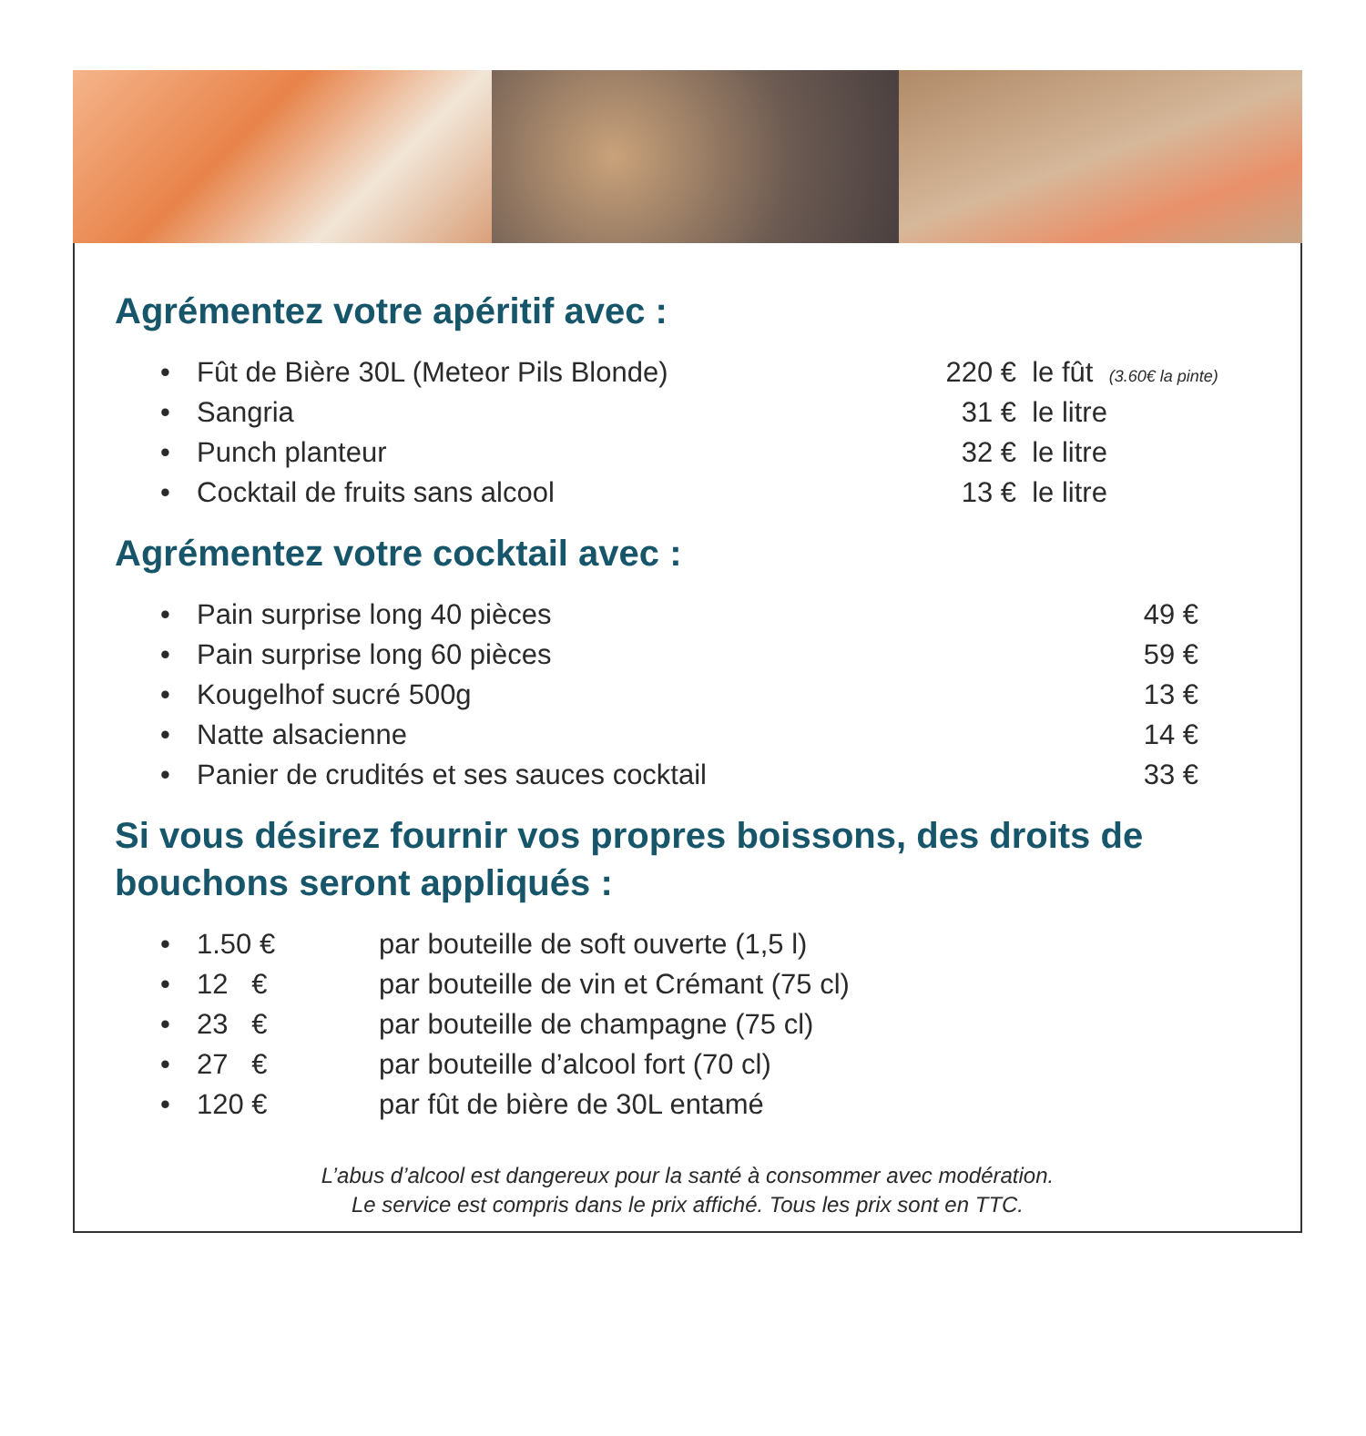Agrémentez votre apéritif avec :
| • | Fût de Bière 30L (Meteor Pils Blonde) | 220 € | le fût (3.60€ la pinte) |
| • | Sangria | 31 € | le litre |
| • | Punch planteur | 32 € | le litre |
| • | Cocktail de fruits sans alcool | 13 € | le litre |
Agrémentez votre cocktail avec :
| • | Pain surprise long 40 pièces | 49 € |
| • | Pain surprise long 60 pièces | 59 € |
| • | Kougelhof sucré 500g | 13 € |
| • | Natte alsacienne | 14 € |
| • | Panier de crudités et ses sauces cocktail | 33 € |
Si vous désirez fournir vos propres boissons, des droits de bouchons seront appliqués :
| • | 1.50 € | par bouteille de soft ouverte (1,5 l) |
| • | 12 € | par bouteille de vin et Crémant (75 cl) |
| • | 23 € | par bouteille de champagne (75 cl) |
| • | 27 € | par bouteille d’alcool fort (70 cl) |
| • | 120 € | par fût de bière de 30L entamé |
L’abus d’alcool est dangereux pour la santé à consommer avec modération.
Le service est compris dans le prix affiché. Tous les prix sont en TTC.